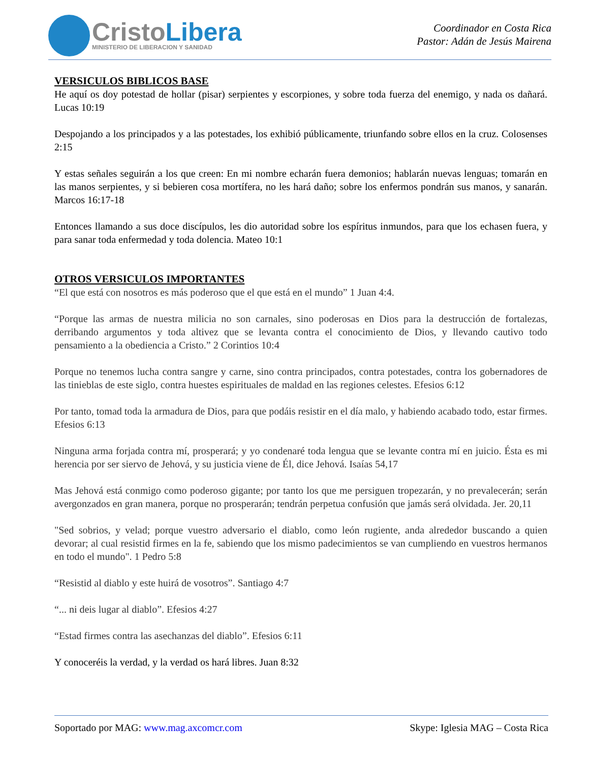CristoLibera
MINISTERIO DE LIBERACION Y SANIDAD
Coordinador en Costa Rica
Pastor: Adán de Jesús Mairena
VERSICULOS BIBLICOS BASE
He aquí os doy potestad de hollar (pisar) serpientes y escorpiones, y sobre toda fuerza del enemigo, y nada os dañará. Lucas 10:19
Despojando a los principados y a las potestades, los exhibió públicamente, triunfando sobre ellos en la cruz. Colosenses 2:15
Y estas señales seguirán a los que creen: En mi nombre echarán fuera demonios; hablarán nuevas lenguas; tomarán en las manos serpientes, y si bebieren cosa mortífera, no les hará daño; sobre los enfermos pondrán sus manos, y sanarán. Marcos 16:17-18
Entonces llamando a sus doce discípulos, les dio autoridad sobre los espíritus inmundos, para que los echasen fuera, y para sanar toda enfermedad y toda dolencia. Mateo 10:1
OTROS VERSICULOS IMPORTANTES
“El que está con nosotros es más poderoso que el que está en el mundo” 1 Juan 4:4.
“Porque las armas de nuestra milicia no son carnales, sino poderosas en Dios para la destrucción de fortalezas, derribando argumentos y toda altivez que se levanta contra el conocimiento de Dios, y llevando cautivo todo pensamiento a la obediencia a Cristo.” 2 Corintios 10:4
Porque no tenemos lucha contra sangre y carne, sino contra principados, contra potestades, contra los gobernadores de las tinieblas de este siglo, contra huestes espirituales de maldad en las regiones celestes. Efesios 6:12
Por tanto, tomad toda la armadura de Dios, para que podáis resistir en el día malo, y habiendo acabado todo, estar firmes. Efesios 6:13
Ninguna arma forjada contra mí, prosperará; y yo condenaré toda lengua que se levante contra mí en juicio. Ésta es mi herencia por ser siervo de Jehová, y su justicia viene de Él, dice Jehová. Isaías 54,17
Mas Jehová está conmigo como poderoso gigante; por tanto los que me persiguen tropezarán, y no prevalecerán; serán avergonzados en gran manera, porque no prosperarán; tendrán perpetua confusión que jamás será olvidada. Jer. 20,11
"Sed sobrios, y velad; porque vuestro adversario el diablo, como león rugiente, anda alrededor buscando a quien devorar; al cual resistid firmes en la fe, sabiendo que los mismo padecimientos se van cumpliendo en vuestros hermanos en todo el mundo". 1 Pedro 5:8
“Resistid al diablo y este huirá de vosotros”. Santiago 4:7
“... ni deis lugar al diablo”. Efesios 4:27
“Estad firmes contra las asechanzas del diablo”. Efesios 6:11
Y conoceréis la verdad, y la verdad os hará libres. Juan 8:32
Soportado por MAG: www.mag.axcomcr.com Skype: Iglesia MAG – Costa Rica